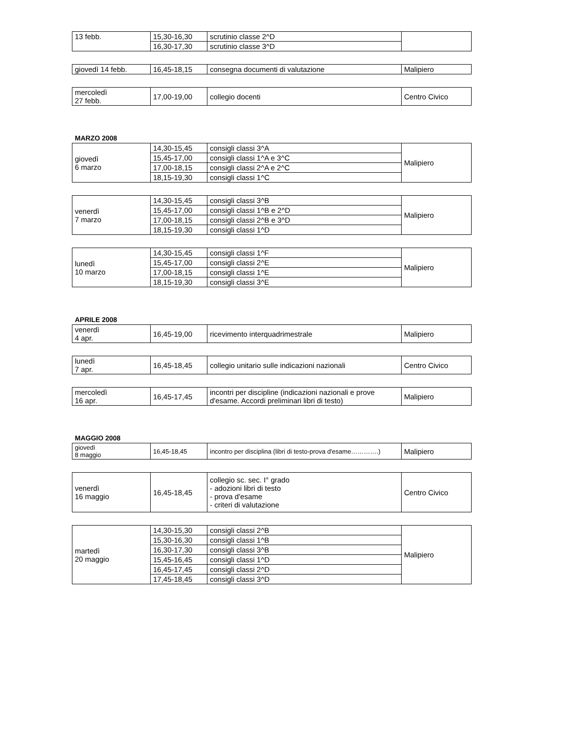| 13 febb. | 15,30-16,30 | scrutinio classe 2^D | |
| | 16,30-17,30 | scrutinio classe 3^D | |
| giovedì 14 febb. | 16,45-18,15 | consegna documenti di valutazione | Malipiero |
| mercoledì 27 febb. | 17,00-19,00 | collegio docenti | Centro Civico |
MARZO 2008
| giovedì 6 marzo | 14,30-15,45 | consigli classi 3^A | Malipiero |
| | 15,45-17,00 | consigli classi 1^A e 3^C | |
| | 17,00-18,15 | consigli classi 2^A e 2^C | |
| | 18,15-19,30 | consigli classi 1^C | |
| venerdì 7 marzo | 14,30-15,45 | consigli classi 3^B | Malipiero |
| | 15,45-17,00 | consigli classi 1^B e 2^D | |
| | 17,00-18,15 | consigli classi 2^B e 3^D | |
| | 18,15-19,30 | consigli classi 1^D | |
| lunedì 10 marzo | 14,30-15,45 | consigli classi 1^F | Malipiero |
| | 15,45-17,00 | consigli classi 2^E | |
| | 17,00-18,15 | consigli classi 1^E | |
| | 18,15-19,30 | consigli classi 3^E | |
APRILE 2008
| venerdì 4 apr. | 16,45-19,00 | ricevimento interquadrimestrale | Malipiero |
| lunedì 7 apr. | 16,45-18,45 | collegio unitario sulle indicazioni nazionali | Centro Civico |
| mercoledì 16 apr. | 16,45-17,45 | incontri per discipline (indicazioni nazionali e prove d'esame. Accordi preliminari libri di testo) | Malipiero |
MAGGIO 2008
| giovedì 8 maggio | 16,45-18,45 | incontro per disciplina (libri di testo-prova d'esame………….) | Malipiero |
| venerdì 16 maggio | 16,45-18,45 | collegio sc. sec. I° grado - adozioni libri di testo - prova d'esame - criteri di valutazione | Centro Civico |
| martedì 20 maggio | 14,30-15,30 | consigli classi 2^B | Malipiero |
| | 15,30-16,30 | consigli classi 1^B | |
| | 16,30-17,30 | consigli classi 3^B | |
| | 15,45-16,45 | consigli classi 1^D | |
| | 16,45-17,45 | consigli classi 2^D | |
| | 17,45-18,45 | consigli classi 3^D | |